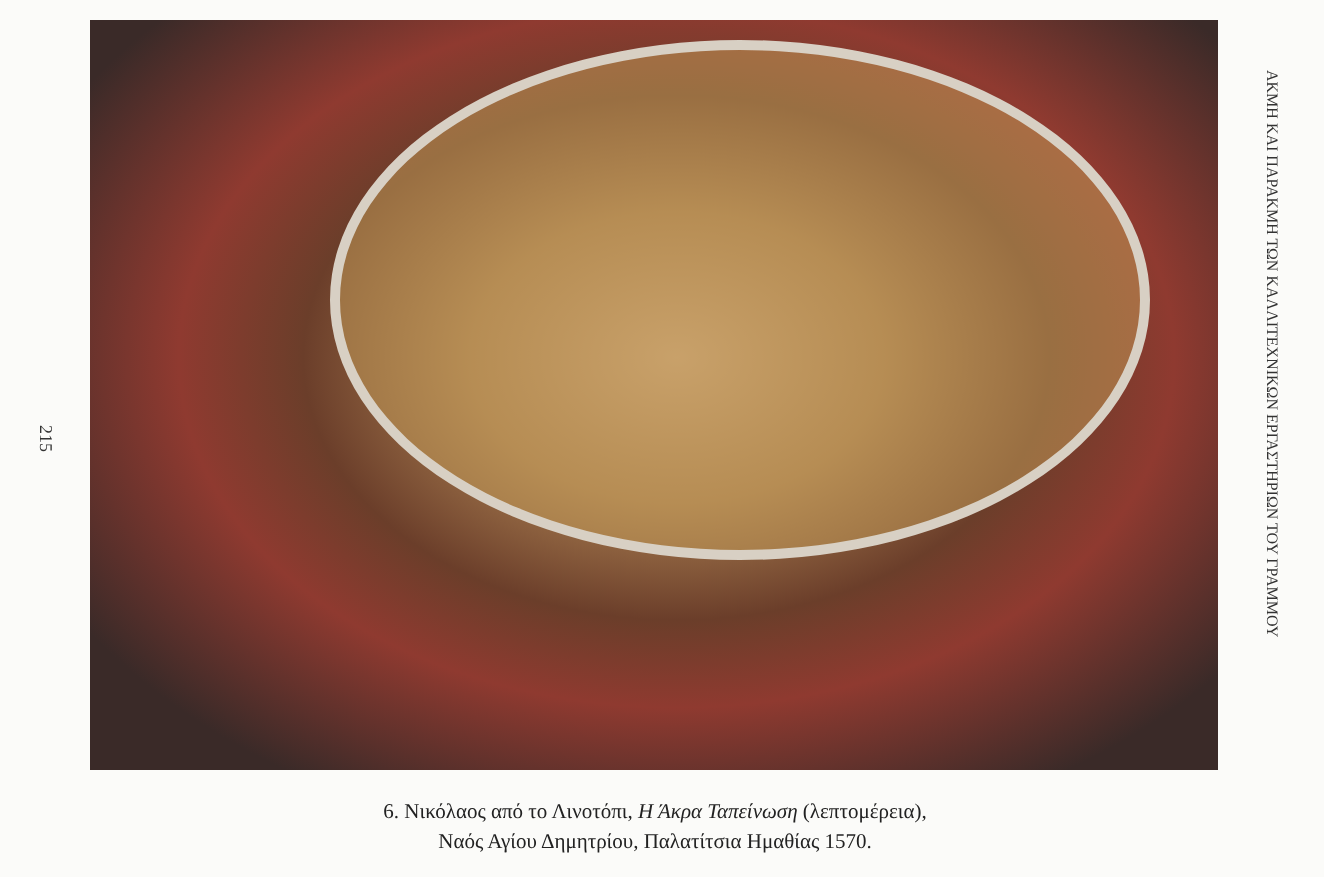215
6. Νικόλαος από το Λινοτόπι, Η Άκρα Ταπείνωση (λεπτομέρεια),
Ναός Αγίου Δημητρίου, Παλατίτσια Ημαθίας 1570.
ΑΚΜΗ ΚΑΙ ΠΑΡΑΚΜΗ ΤΩΝ ΚΑΛΛΙΤΕΧΝΙΚΩΝ ΕΡΓΑΣΤΗΡΙΩΝ ΤΟΥ ΓΡΑΜΜΟΥ